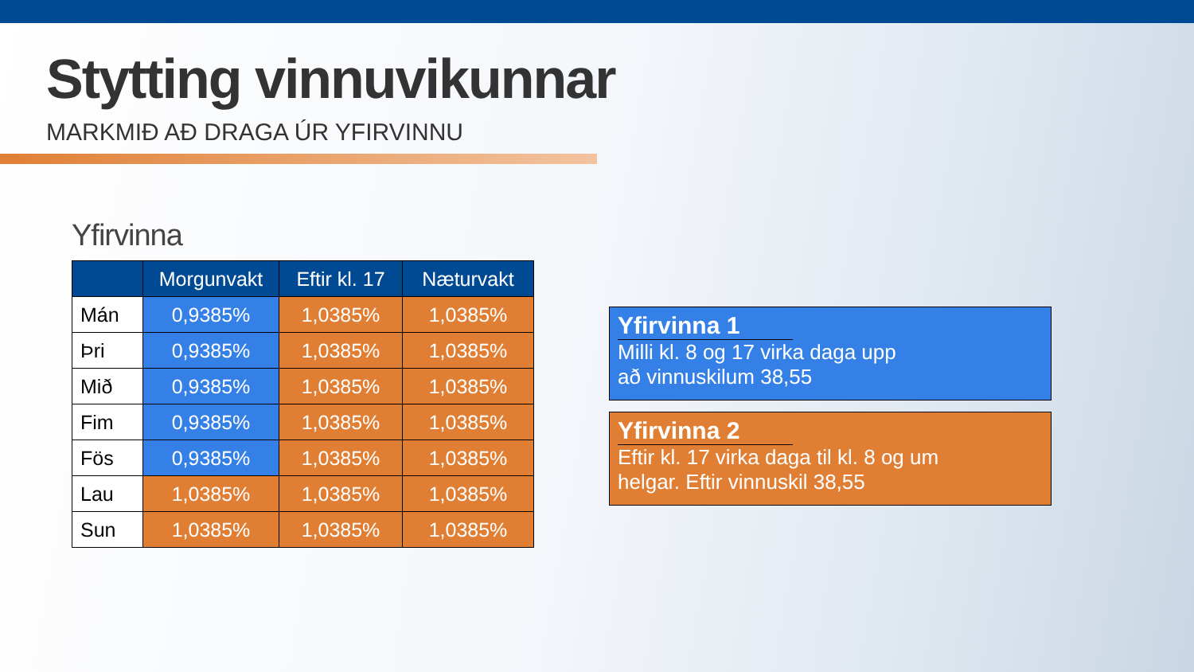Stytting vinnuvikunnar
MARKMIÐ AÐ DRAGA ÚR YFIRVINNU
Yfirvinna
| | Morgunvakt | Eftir kl. 17 | Næturvakt |
| --- | --- | --- | --- |
| Mán | 0,9385% | 1,0385% | 1,0385% |
| Þri | 0,9385% | 1,0385% | 1,0385% |
| Mið | 0,9385% | 1,0385% | 1,0385% |
| Fim | 0,9385% | 1,0385% | 1,0385% |
| Fös | 0,9385% | 1,0385% | 1,0385% |
| Lau | 1,0385% | 1,0385% | 1,0385% |
| Sun | 1,0385% | 1,0385% | 1,0385% |
Yfirvinna 1
Milli kl. 8 og 17 virka daga upp
að vinnuskilum 38,55
Yfirvinna 2
Eftir kl. 17 virka daga til kl. 8 og um
helgar. Eftir vinnuskil 38,55